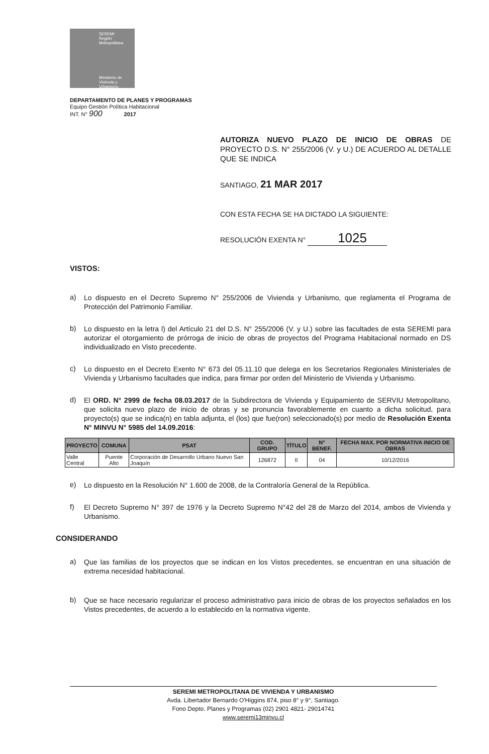SEREMI
Región Metropolitana
Ministerio de
Vivienda y
Urbanismo
DEPARTAMENTO DE PLANES Y PROGRAMAS
Equipo Gestión Política Habitacional
INT. N° 900 2017
AUTORIZA NUEVO PLAZO DE INICIO DE OBRAS DE PROYECTO D.S. N° 255/2006 (V. y U.) DE ACUERDO AL DETALLE QUE SE INDICA
SANTIAGO, 21 MAR 2017
CON ESTA FECHA SE HA DICTADO LA SIGUIENTE:
RESOLUCIÓN EXENTA N° 1025
VISTOS:
a)
Lo dispuesto en el Decreto Supremo N° 255/2006 de Vivienda y Urbanismo, que reglamenta el Programa de Protección del Patrimonio Familiar.
b)
Lo dispuesto en la letra l) del Artículo 21 del D.S. N° 255/2006 (V. y U.) sobre las facultades de esta SEREMI para autorizar el otorgamiento de prórroga de inicio de obras de proyectos del Programa Habitacional normado en DS individualizado en Visto precedente.
c)
Lo dispuesto en el Decreto Exento N° 673 del 05.11.10 que delega en los Secretarios Regionales Ministeriales de Vivienda y Urbanismo facultades que indica, para firmar por orden del Ministerio de Vivienda y Urbanismo.
d)
El ORD. N° 2999 de fecha 08.03.2017 de la Subdirectora de Vivienda y Equipamiento de SERVIU Metropolitano, que solicita nuevo plazo de inicio de obras y se pronuncia favorablemente en cuanto a dicha solicitud, para proyecto(s) que se indica(n) en tabla adjunta, el (los) que fue(ron) seleccionado(s) por medio de Resolución Exenta N° MINVU N° 5985 del 14.09.2016:
| PROYECTO | COMUNA | PSAT | COD. GRUPO | TÍTULO | N° BENEF. | FECHA MAX. POR NORMATIVA INICIO DE OBRAS |
| --- | --- | --- | --- | --- | --- | --- |
| Valle Central | Puente Alto | Corporación de Desarrollo Urbano Nuevo San Joaquín | 126872 | II | 04 | 10/12/2016 |
e)
Lo dispuesto en la Resolución N° 1.600 de 2008, de la Contraloría General de la República.
f)
El Decreto Supremo N° 397 de 1976 y la Decreto Supremo N°42 del 28 de Marzo del 2014, ambos de Vivienda y Urbanismo.
CONSIDERANDO
a)
Que las familias de los proyectos que se indican en los Vistos precedentes, se encuentran en una situación de extrema necesidad habitacional.
b)
Que se hace necesario regularizar el proceso administrativo para inicio de obras de los proyectos señalados en los Vistos precedentes, de acuerdo a lo establecido en la normativa vigente.
SEREMI METROPOLITANA DE VIVIENDA Y URBANISMO
Avda. Libertador Bernardo O'Higgins 874, piso 8° y 9°, Santiago.
Fono Depto. Planes y Programas (02) 2901 4821- 29014741
www.seremi13minvu.cl